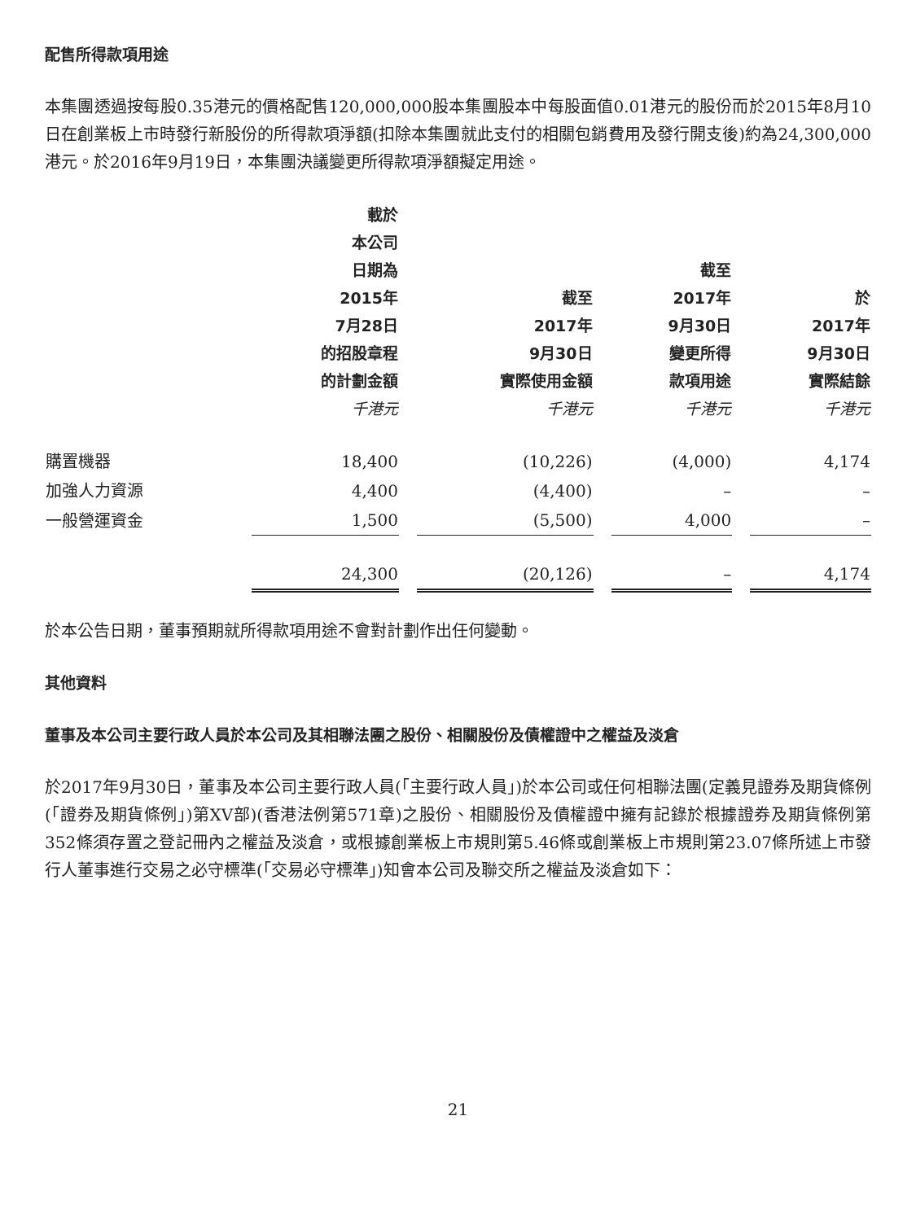配售所得款項用途
本集團透過按每股0.35港元的價格配售120,000,000股本集團股本中每股面值0.01港元的股份而於2015年8月10日在創業板上市時發行新股份的所得款項淨額(扣除本集團就此支付的相關包銷費用及發行開支後)約為24,300,000港元。於2016年9月19日，本集團決議變更所得款項淨額擬定用途。
| | 載於 本公司 日期為 2015年 7月28日 的招股章程 的計劃金額 千港元 | 截至 2017年 9月30日 實際使用金額 千港元 | 截至 2017年 9月30日 變更所得 款項用途 千港元 | 於 2017年 9月30日 實際結餘 千港元 |
| --- | --- | --- | --- | --- |
| 購置機器 | 18,400 | (10,226) | (4,000) | 4,174 |
| 加強人力資源 | 4,400 | (4,400) | – | – |
| 一般營運資金 | 1,500 | (5,500) | 4,000 | – |
| | 24,300 | (20,126) | – | 4,174 |
於本公告日期，董事預期就所得款項用途不會對計劃作出任何變動。
其他資料
董事及本公司主要行政人員於本公司及其相聯法團之股份、相關股份及債權證中之權益及淡倉
於2017年9月30日，董事及本公司主要行政人員(「主要行政人員」)於本公司或任何相聯法團(定義見證券及期貨條例(「證券及期貨條例」)第XV部)(香港法例第571章)之股份、相關股份及債權證中擁有記錄於根據證券及期貨條例第352條須存置之登記冊內之權益及淡倉，或根據創業板上市規則第5.46條或創業板上市規則第23.07條所述上市發行人董事進行交易之必守標準(「交易必守標準」)知會本公司及聯交所之權益及淡倉如下：
21